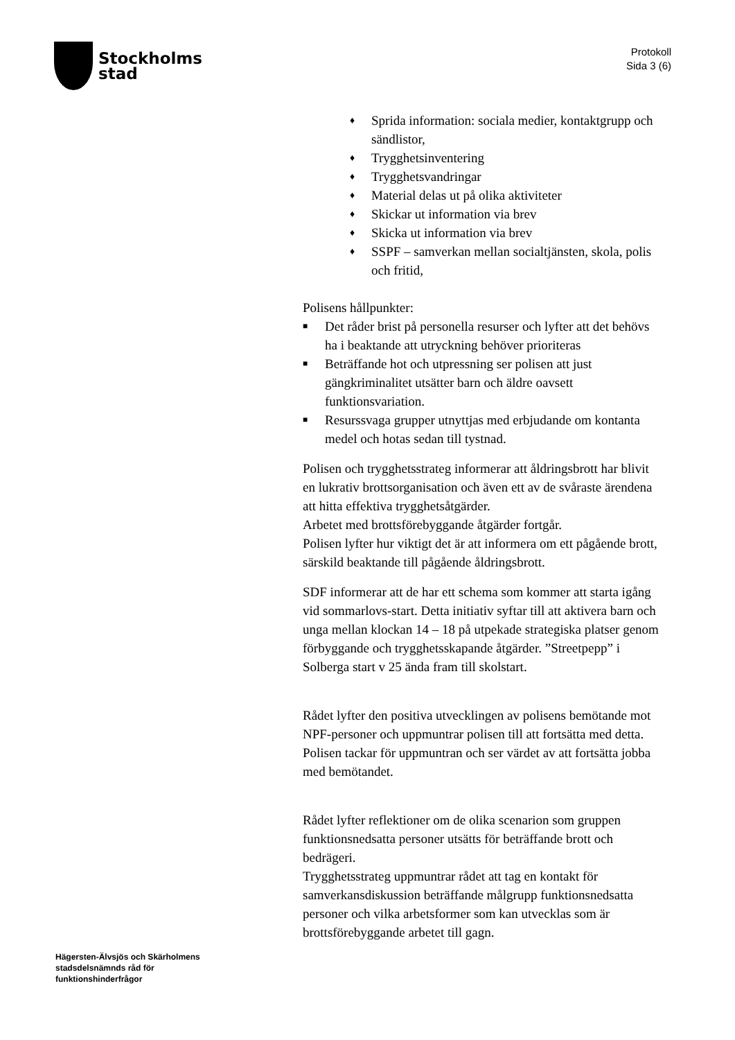Stockholms
stad
Protokoll
Sida 3 (6)
♦ Sprida information: sociala medier, kontaktgrupp och sändlistor,
♦ Trygghetsinventering
♦ Trygghetsvandringar
♦ Material delas ut på olika aktiviteter
♦ Skickar ut information via brev
♦ Skicka ut information via brev
♦ SSPF – samverkan mellan socialtjänsten, skola, polis och fritid,
Polisens hållpunkter:
■ Det råder brist på personella resurser och lyfter att det behövs ha i beaktande att utryckning behöver prioriteras
■ Beträffande hot och utpressning ser polisen att just gängkriminalitet utsätter barn och äldre oavsett funktionsvariation.
■ Resurssvaga grupper utnyttjas med erbjudande om kontanta medel och hotas sedan till tystnad.
Polisen och trygghetsstrateg informerar att åldringsbrott har blivit en lukrativ brottsorganisation och även ett av de svåraste ärendena att hitta effektiva trygghetsåtgärder.
Arbetet med brottsförebyggande åtgärder fortgår.
Polisen lyfter hur viktigt det är att informera om ett pågående brott, särskild beaktande till pågående åldringsbrott.
SDF informerar att de har ett schema som kommer att starta igång vid sommarlovs-start. Detta initiativ syftar till att aktivera barn och unga mellan klockan 14 – 18 på utpekade strategiska platser genom förbyggande och trygghetsskapande åtgärder. ”Streetpepp” i Solberga start v 25 ända fram till skolstart.
Rådet lyfter den positiva utvecklingen av polisens bemötande mot NPF-personer och uppmuntrar polisen till att fortsätta med detta.
Polisen tackar för uppmuntran och ser värdet av att fortsätta jobba med bemötandet.
Rådet lyfter reflektioner om de olika scenarion som gruppen funktionsnedsatta personer utsätts för beträffande brott och bedrägeri.
Trygghetsstrateg uppmuntrar rådet att tag en kontakt för samverkansdiskussion beträffande målgrupp funktionsnedsatta personer och vilka arbetsformer som kan utvecklas som är brottsförebyggande arbetet till gagn.
Hägersten-Älvsjös och Skärholmens
stadsdelsnämnds råd för
funktionshinderfrågor